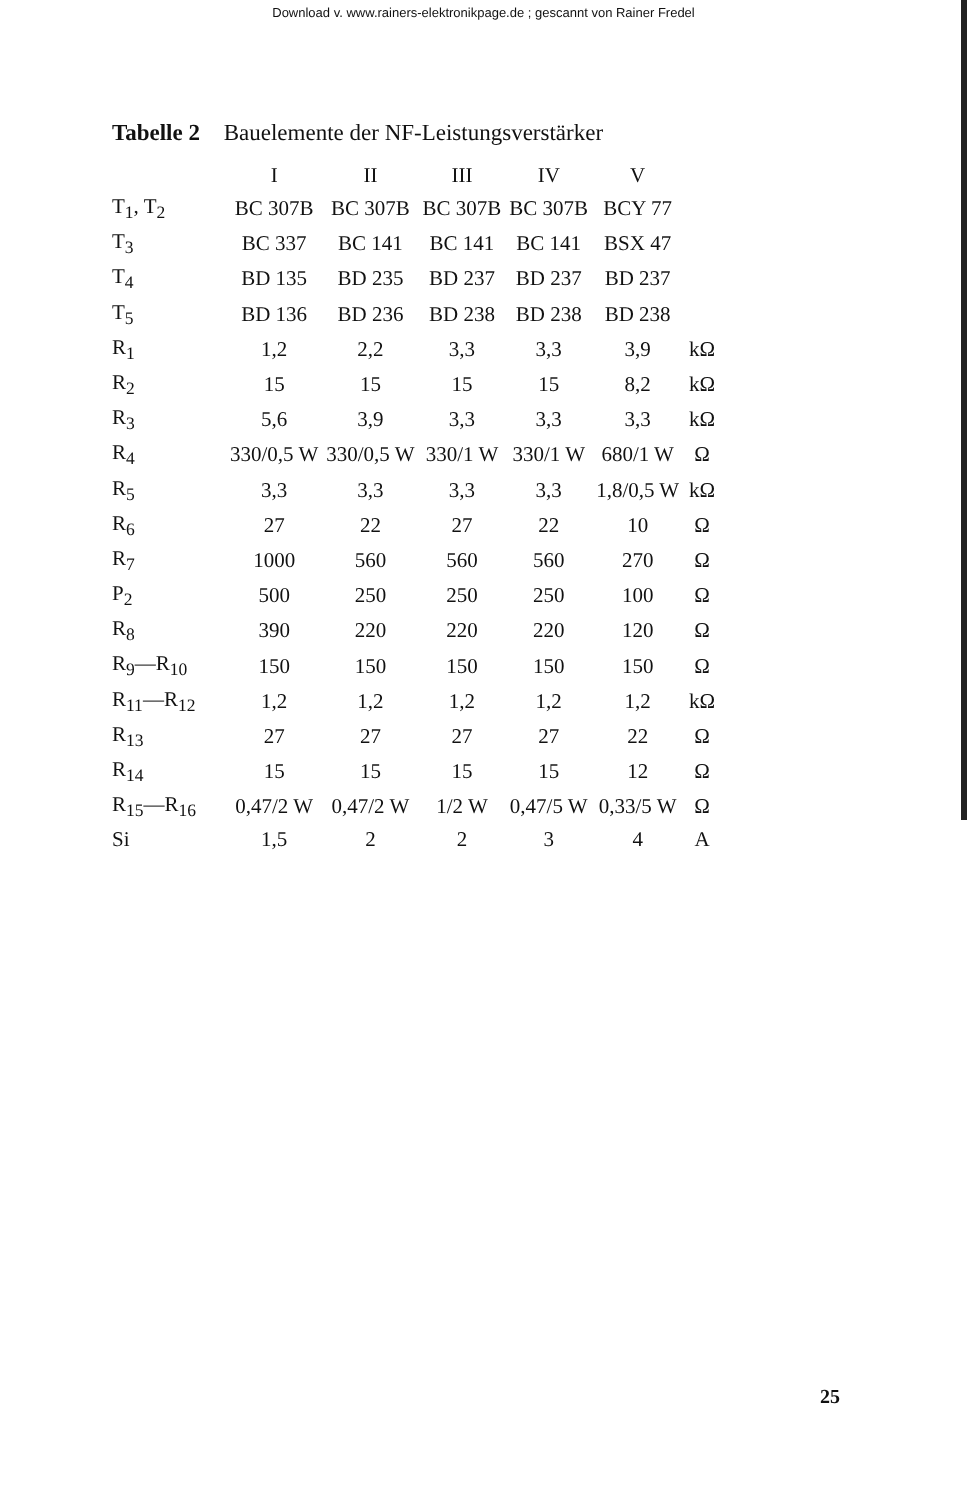Download v. www.rainers-elektronikpage.de ; gescannt von Rainer Fredel
Tabelle 2 Bauelemente der NF-Leistungsverstärker
| | I | II | III | IV | V | |
| --- | --- | --- | --- | --- | --- | --- |
| T<sub>1</sub>, T<sub>2</sub> | BC 307B | BC 307B | BC 307B | BC 307B | BCY 77 | |
| T<sub>3</sub> | BC 337 | BC 141 | BC 141 | BC 141 | BSX 47 | |
| T<sub>4</sub> | BD 135 | BD 235 | BD 237 | BD 237 | BD 237 | |
| T<sub>5</sub> | BD 136 | BD 236 | BD 238 | BD 238 | BD 238 | |
| R<sub>1</sub> | 1,2 | 2,2 | 3,3 | 3,3 | 3,9 | kΩ |
| R<sub>2</sub> | 15 | 15 | 15 | 15 | 8,2 | kΩ |
| R<sub>3</sub> | 5,6 | 3,9 | 3,3 | 3,3 | 3,3 | kΩ |
| R<sub>4</sub> | 330/0,5 W | 330/0,5 W | 330/1 W | 330/1 W | 680/1 W | Ω |
| R<sub>5</sub> | 3,3 | 3,3 | 3,3 | 3,3 | 1,8/0,5 W | kΩ |
| R<sub>6</sub> | 27 | 22 | 27 | 22 | 10 | Ω |
| R<sub>7</sub> | 1000 | 560 | 560 | 560 | 270 | Ω |
| P<sub>2</sub> | 500 | 250 | 250 | 250 | 100 | Ω |
| R<sub>8</sub> | 390 | 220 | 220 | 220 | 120 | Ω |
| R<sub>9</sub>—R<sub>10</sub> | 150 | 150 | 150 | 150 | 150 | Ω |
| R<sub>11</sub>—R<sub>12</sub> | 1,2 | 1,2 | 1,2 | 1,2 | 1,2 | kΩ |
| R<sub>13</sub> | 27 | 27 | 27 | 27 | 22 | Ω |
| R<sub>14</sub> | 15 | 15 | 15 | 15 | 12 | Ω |
| R<sub>15</sub>—R<sub>16</sub> | 0,47/2 W | 0,47/2 W | 1/2 W | 0,47/5 W | 0,33/5 W | Ω |
| Si | 1,5 | 2 | 2 | 3 | 4 | A |
25